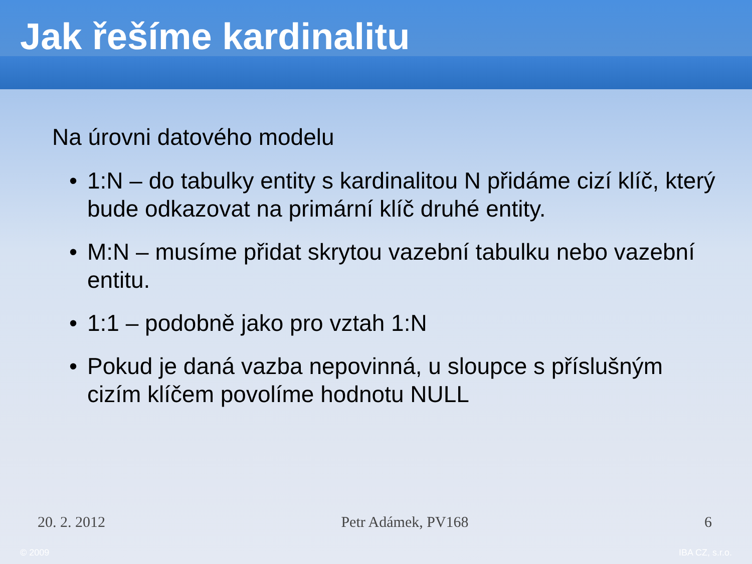Jak řešíme kardinalitu
Na úrovni datového modelu
• 1:N – do tabulky entity s kardinalitou N přidáme cizí klíč, který bude odkazovat na primární klíč druhé entity.
• M:N – musíme přidat skrytou vazební tabulku nebo vazební entitu.
• 1:1 – podobně jako pro vztah 1:N
• Pokud je daná vazba nepovinná, u sloupce s příslušným cizím klíčem povolíme hodnotu NULL
20. 2. 2012 Petr Adámek, PV168 6
© 2009 IBA CZ, s.r.o.